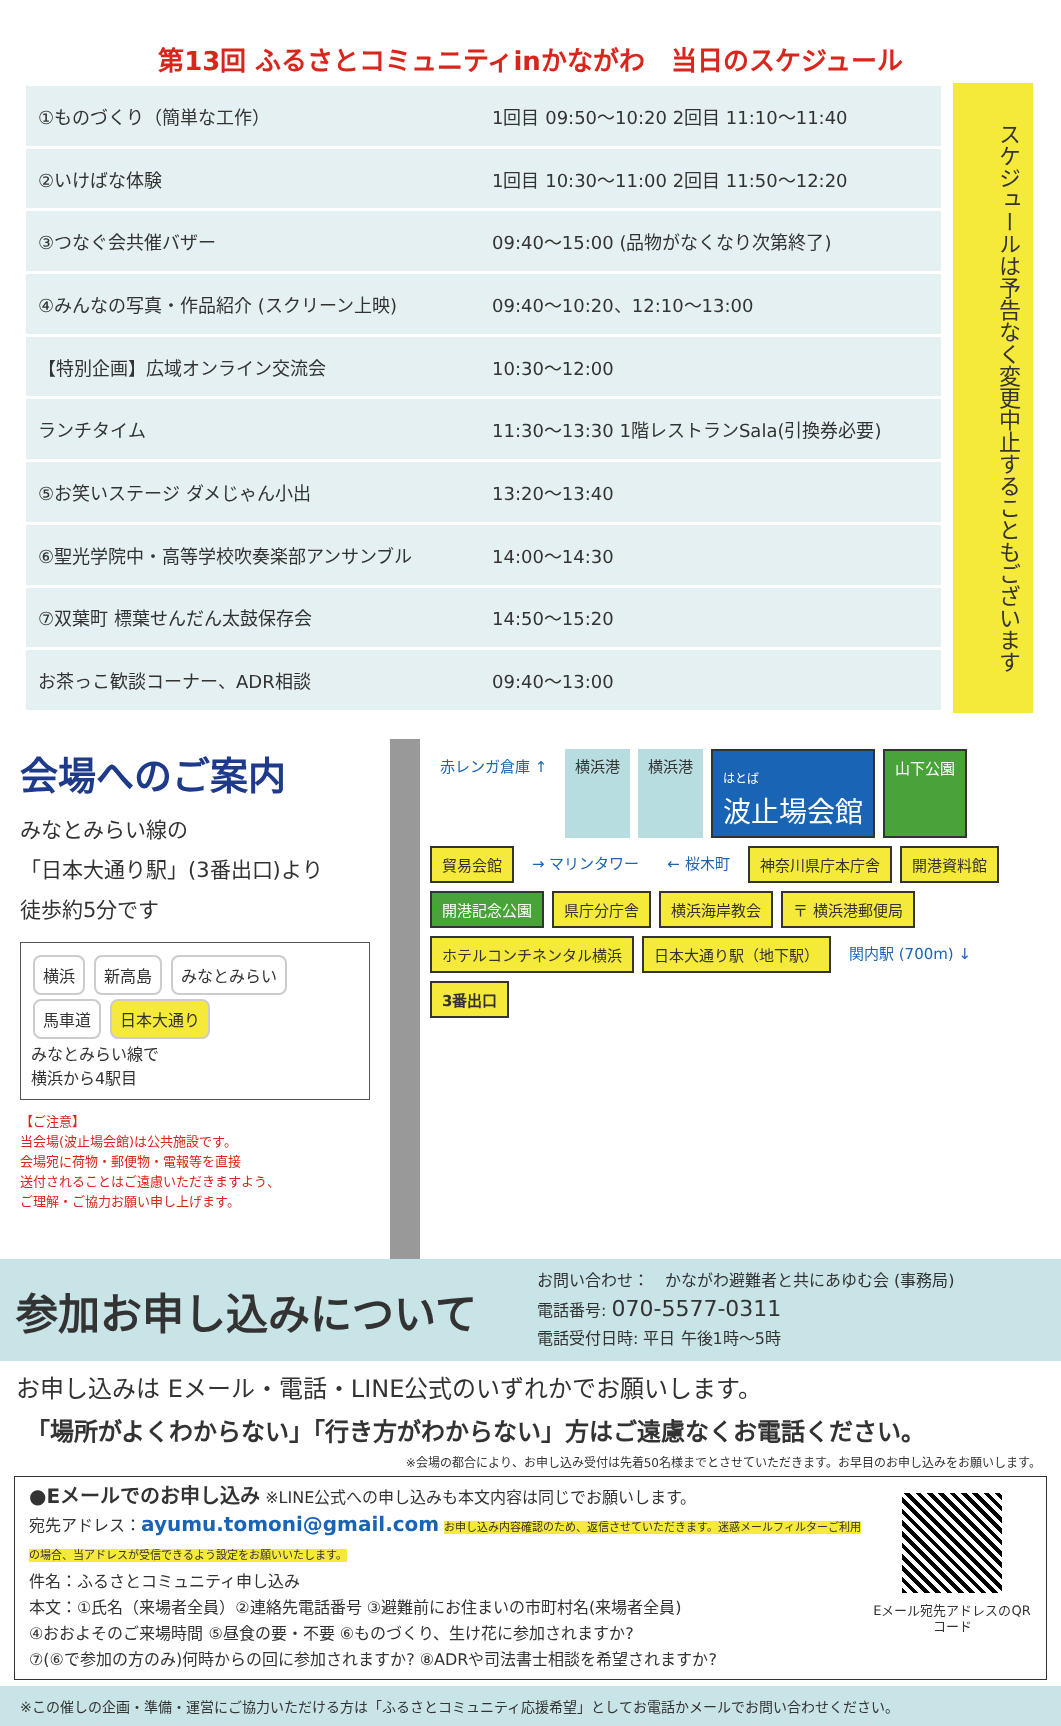第13回 ふるさとコミュニティinかながわ　当日のスケジュール
| ①ものづくり（簡単な工作） | 1回目 09:50～10:20 2回目 11:10～11:40 |
| ②いけばな体験 | 1回目 10:30～11:00 2回目 11:50～12:20 |
| ③つなぐ会共催バザー | 09:40～15:00 (品物がなくなり次第終了) |
| ④みんなの写真・作品紹介 (スクリーン上映) | 09:40～10:20、12:10～13:00 |
| 【特別企画】広域オンライン交流会 | 10:30～12:00 |
| ランチタイム | 11:30～13:30 1階レストランSala(引換券必要) |
| ⑤お笑いステージ ダメじゃん小出 | 13:20～13:40 |
| ⑥聖光学院中・高等学校吹奏楽部アンサンブル | 14:00～14:30 |
| ⑦双葉町 標葉せんだん太鼓保存会 | 14:50～15:20 |
| お茶っこ歓談コーナー、ADR相談 | 09:40～13:00 |
スケジュールは予告なく変更中止することもございます
会場へのご案内
みなとみらい線の
「日本大通り駅」(3番出口)より
徒歩約5分です
横浜 新高島 みなとみらい 馬車道 日本大通り
みなとみらい線で
横浜から4駅目
【ご注意】
当会場(波止場会館)は公共施設です。
会場宛に荷物・郵便物・電報等を直接
送付されることはご遠慮いただきますよう、
ご理解・ご協力お願い申し上げます。
赤レンガ倉庫 ↑
横浜港
横浜港
はとば
波止場会館
山下公園
貿易会館
→ マリンタワー
← 桜木町
神奈川県庁本庁舎
開港資料館
開港記念公園
県庁分庁舎
横浜海岸教会
〒 横浜港郵便局
ホテルコンチネンタル横浜
日本大通り駅（地下駅）
関内駅 (700m) ↓
3番出口
参加お申し込みについて
お問い合わせ：　かながわ避難者と共にあゆむ会 (事務局)
電話番号: 070-5577-0311
電話受付日時: 平日 午後1時～5時
お申し込みは Eメール・電話・LINE公式のいずれかでお願いします。
「場所がよくわからない」「行き方がわからない」方はご遠慮なくお電話ください。
※会場の都合により、お申し込み受付は先着50名様までとさせていただきます。お早目のお申し込みをお願いします。
●Eメールでのお申し込み ※LINE公式への申し込みも本文内容は同じでお願いします。
宛先アドレス：ayumu.tomoni@gmail.com お申し込み内容確認のため、返信させていただきます。迷惑メールフィルターご利用の場合、当アドレスが受信できるよう設定をお願いいたします。
件名：ふるさとコミュニティ申し込み
本文：①氏名（来場者全員）②連絡先電話番号 ③避難前にお住まいの市町村名(来場者全員)
④おおよそのご来場時間 ⑤昼食の要・不要 ⑥ものづくり、生け花に参加されますか?
⑦(⑥で参加の方のみ)何時からの回に参加されますか? ⑧ADRや司法書士相談を希望されますか?
Eメール宛先アドレスのQRコード
※この催しの企画・準備・運営にご協力いただける方は「ふるさとコミュニティ応援希望」としてお電話かメールでお問い合わせください。